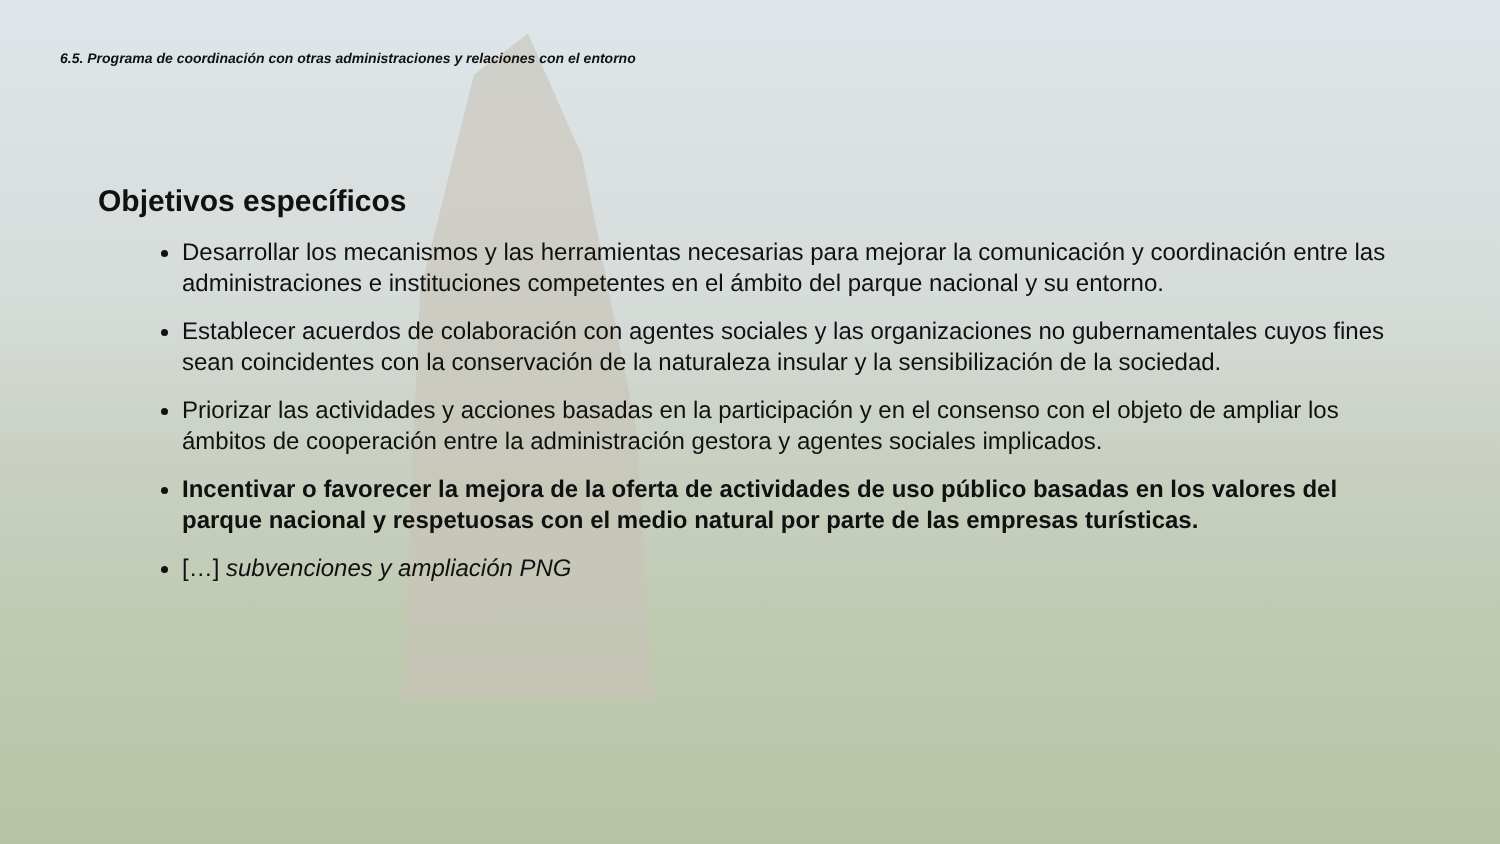6.5. Programa de coordinación con otras administraciones y relaciones con el entorno
Objetivos específicos
Desarrollar los mecanismos y las herramientas necesarias para mejorar la comunicación y coordinación entre las administraciones e instituciones competentes en el ámbito del parque nacional y su entorno.
Establecer acuerdos de colaboración con agentes sociales y las organizaciones no gubernamentales cuyos fines sean coincidentes con la conservación de la naturaleza insular y la sensibilización de la sociedad.
Priorizar las actividades y acciones basadas en la participación y en el consenso con el objeto de ampliar los ámbitos de cooperación entre la administración gestora y agentes sociales implicados.
Incentivar o favorecer la mejora de la oferta de actividades de uso público basadas en los valores del parque nacional y respetuosas con el medio natural por parte de las empresas turísticas.
[…] subvenciones y ampliación PNG